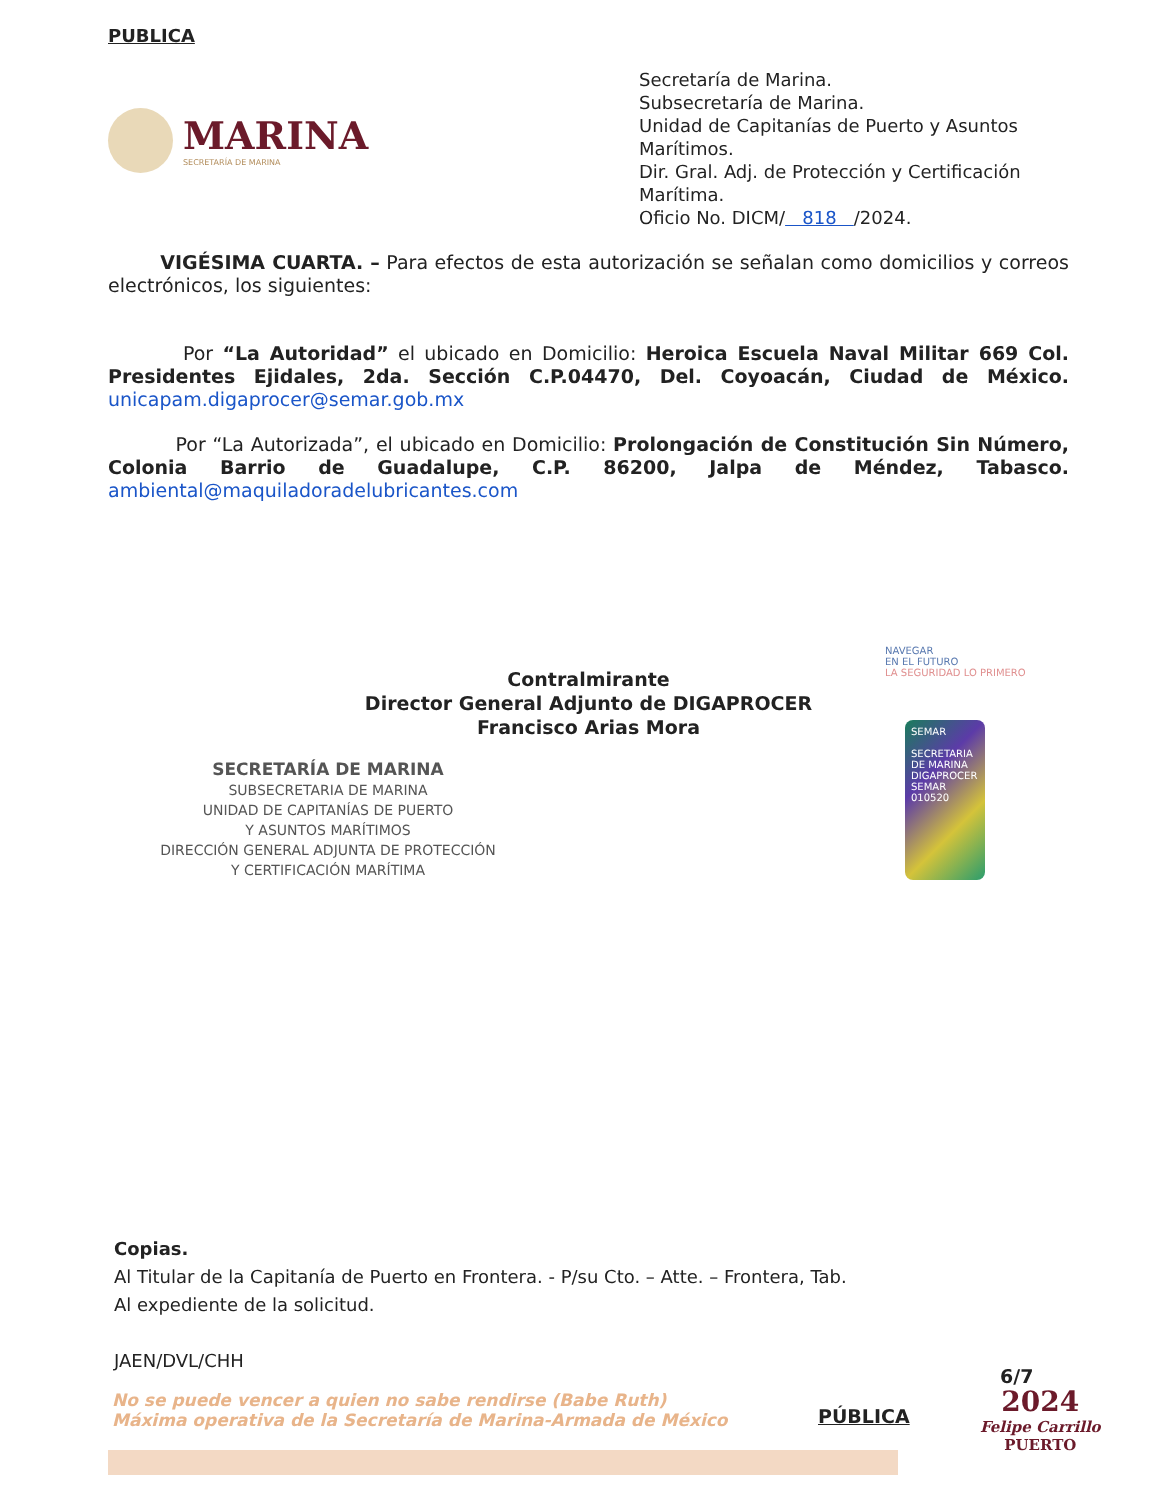PUBLICA
MARINA
SECRETARÍA DE MARINA
Secretaría de Marina.
Subsecretaría de Marina.
Unidad de Capitanías de Puerto y Asuntos Marítimos.
Dir. Gral. Adj. de Protección y Certificación Marítima.
Oficio No. DICM/ 818 /2024.
VIGÉSIMA CUARTA. – Para efectos de esta autorización se señalan como domicilios y correos electrónicos, los siguientes:
Por “La Autoridad” el ubicado en Domicilio: Heroica Escuela Naval Militar 669 Col. Presidentes Ejidales, 2da. Sección C.P.04470, Del. Coyoacán, Ciudad de México. unicapam.digaprocer@semar.gob.mx
Por “La Autorizada”, el ubicado en Domicilio: Prolongación de Constitución Sin Número, Colonia Barrio de Guadalupe, C.P. 86200, Jalpa de Méndez, Tabasco. ambiental@maquiladoradelubricantes.com
Contralmirante
Director General Adjunto de DIGAPROCER
Francisco Arias Mora
SECRETARÍA DE MARINA
SUBSECRETARIA DE MARINA
UNIDAD DE CAPITANÍAS DE PUERTO
Y ASUNTOS MARÍTIMOS
DIRECCIÓN GENERAL ADJUNTA DE PROTECCIÓN
Y CERTIFICACIÓN MARÍTIMA
NAVEGAR
EN EL FUTURO
LA SEGURIDAD LO PRIMERO
SEMAR
SECRETARIA DE MARINA
DIGAPROCER
SEMAR
010520
Copias.
Al Titular de la Capitanía de Puerto en Frontera. - P/su Cto. – Atte. – Frontera, Tab.
Al expediente de la solicitud.
JAEN/DVL/CHH
No se puede vencer a quien no sabe rendirse (Babe Ruth)
Máxima operativa de la Secretaría de Marina-Armada de México
PÚBLICA
6/7
2024
Felipe Carrillo
PUERTO